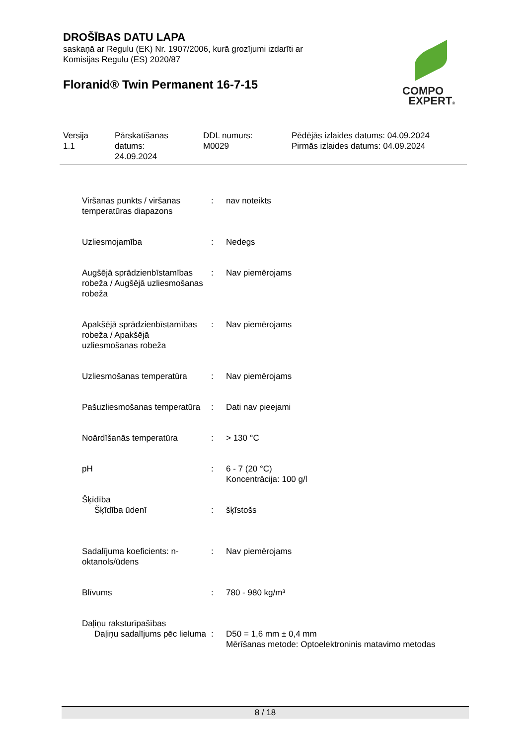DROŠĪBAS DATU LAPA
saskaņā ar Regulu (EK) Nr. 1907/2006, kurā grozījumi izdarīti ar
Komisijas Regulu (ES) 2020/87
Floranid® Twin Permanent 16-7-15
COMPO
EXPERT®
Versija
1.1
Pārskatīšanas
datums:
24.09.2024
DDL numurs:
M0029
Pēdējās izlaides datums: 04.09.2024
Pirmās izlaides datums: 04.09.2024
Viršanas punkts / viršanas temperatūras diapazons
: nav noteikts
Uzliesmojamība : Nedegs
Augšējā sprādzienbīstamības robeža / Augšējā uzliesmošanas robeža
: Nav piemērojams
Apakšējā sprādzienbīstamības robeža / Apakšējā uzliesmošanas robeža
: Nav piemērojams
Uzliesmošanas temperatūra
: Nav piemērojams
Pašuzliesmošanas temperatūra
: Dati nav pieejami
Noārdīšanās temperatūra : > 130 °C
pH : 6 - 7 (20 °C)
Koncentrācija: 100 g/l
Šķīdība
Šķīdība ūdenī : šķīstošs
Sadalījuma koeficients: n-oktanols/ūdens
: Nav piemērojams
Blīvums : 780 - 980 kg/m³
Daļiņu raksturīpašības
Daļiņu sadalījums pēc lieluma
: D50 = 1,6 mm ± 0,4 mm
Mērīšanas metode: Optoelektroninis matavimo metodas
8 / 18